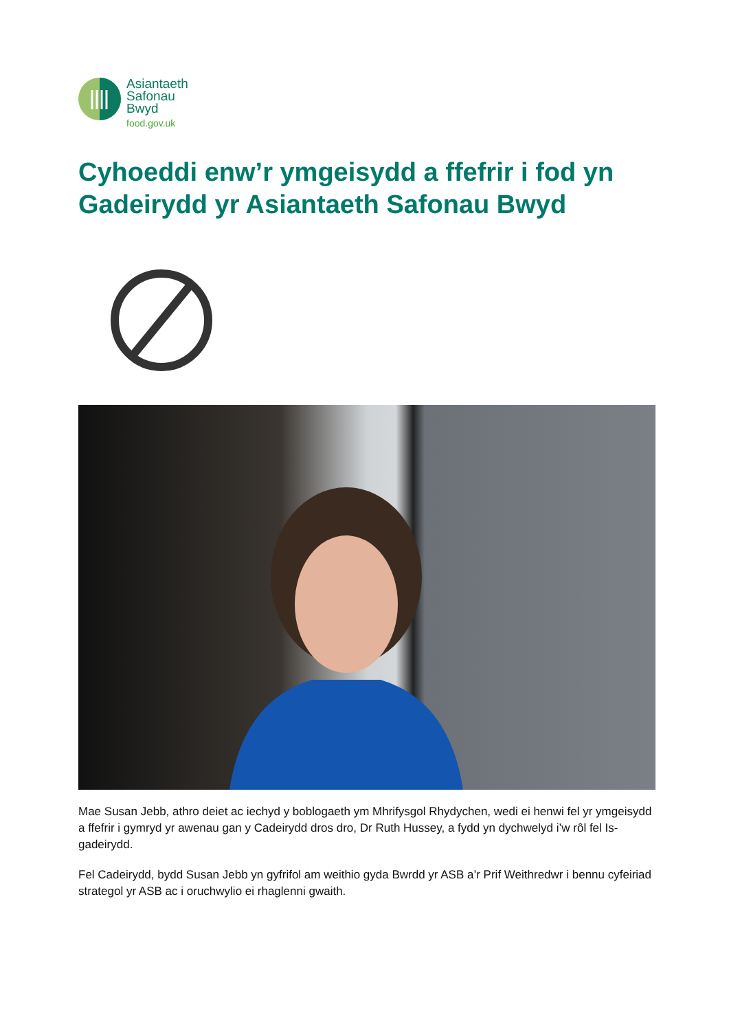Asiantaeth
Safonau
Bwyd
food.gov.uk
Cyhoeddi enw’r ymgeisydd a ffefrir i fod yn Gadeirydd yr Asiantaeth Safonau Bwyd
Mae Susan Jebb, athro deiet ac iechyd y boblogaeth ym Mhrifysgol Rhydychen, wedi ei henwi fel yr ymgeisydd a ffefrir i gymryd yr awenau gan y Cadeirydd dros dro, Dr Ruth Hussey, a fydd yn dychwelyd i’w rôl fel Is-gadeirydd.
Fel Cadeirydd, bydd Susan Jebb yn gyfrifol am weithio gyda Bwrdd yr ASB a’r Prif Weithredwr i bennu cyfeiriad strategol yr ASB ac i oruchwylio ei rhaglenni gwaith.